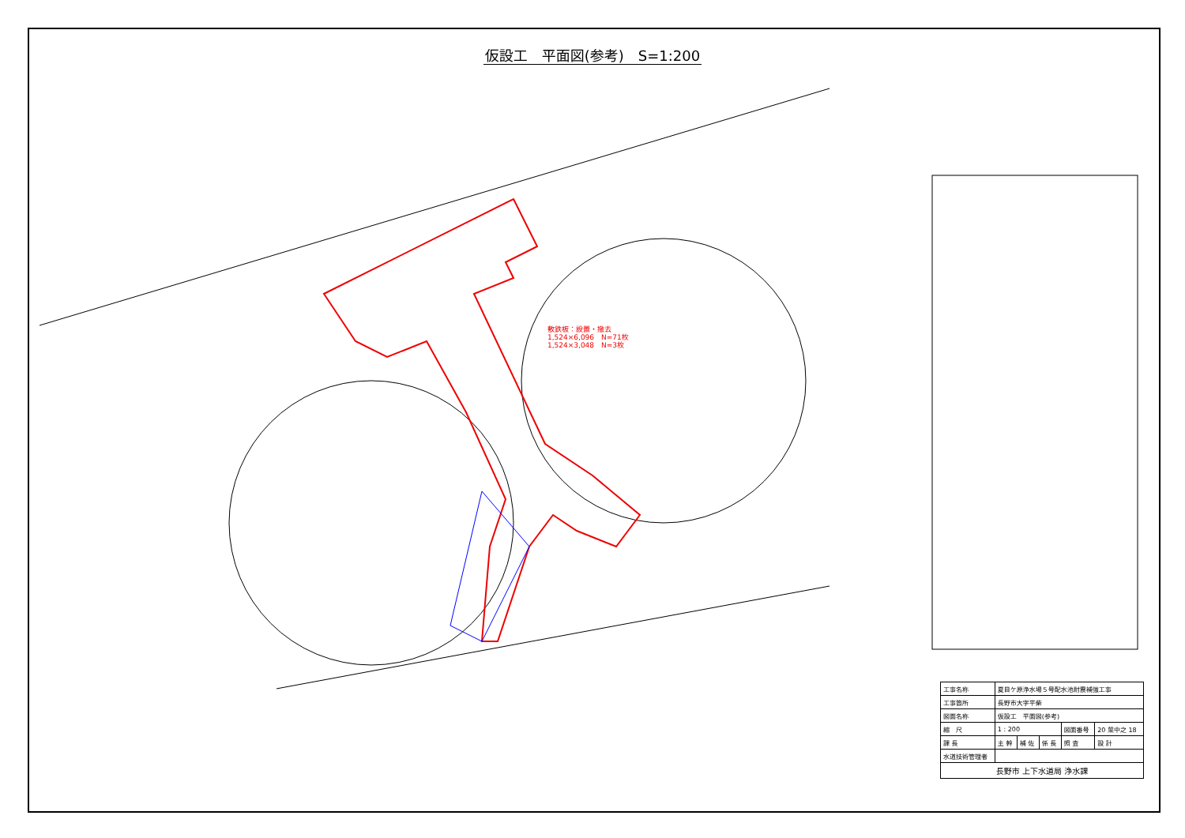仮設工　平面図(参考)　S=1:200
敷鉄板：設置・撤去
1,524×6,096　N=71枚
1,524×3,048　N=3枚
| 工事名称 | 夏目ケ原浄水場５号配水池耐震補強工事 | | | | |
| 工事箇所 | 長野市大字平柴 | | | | |
| 図面名称 | 仮設工 平面図(参考) | | | | |
| 縮 尺 | 1 : 200 | | | 図面番号 | 20 葉中之 18 |
| 課 長 | 主 幹 | 補 佐 | 係 長 | 照 査 | 設 計 |
| 水道技術管理者 | | | | | |
| 長野市 上下水道局 浄水課 | | | | | |